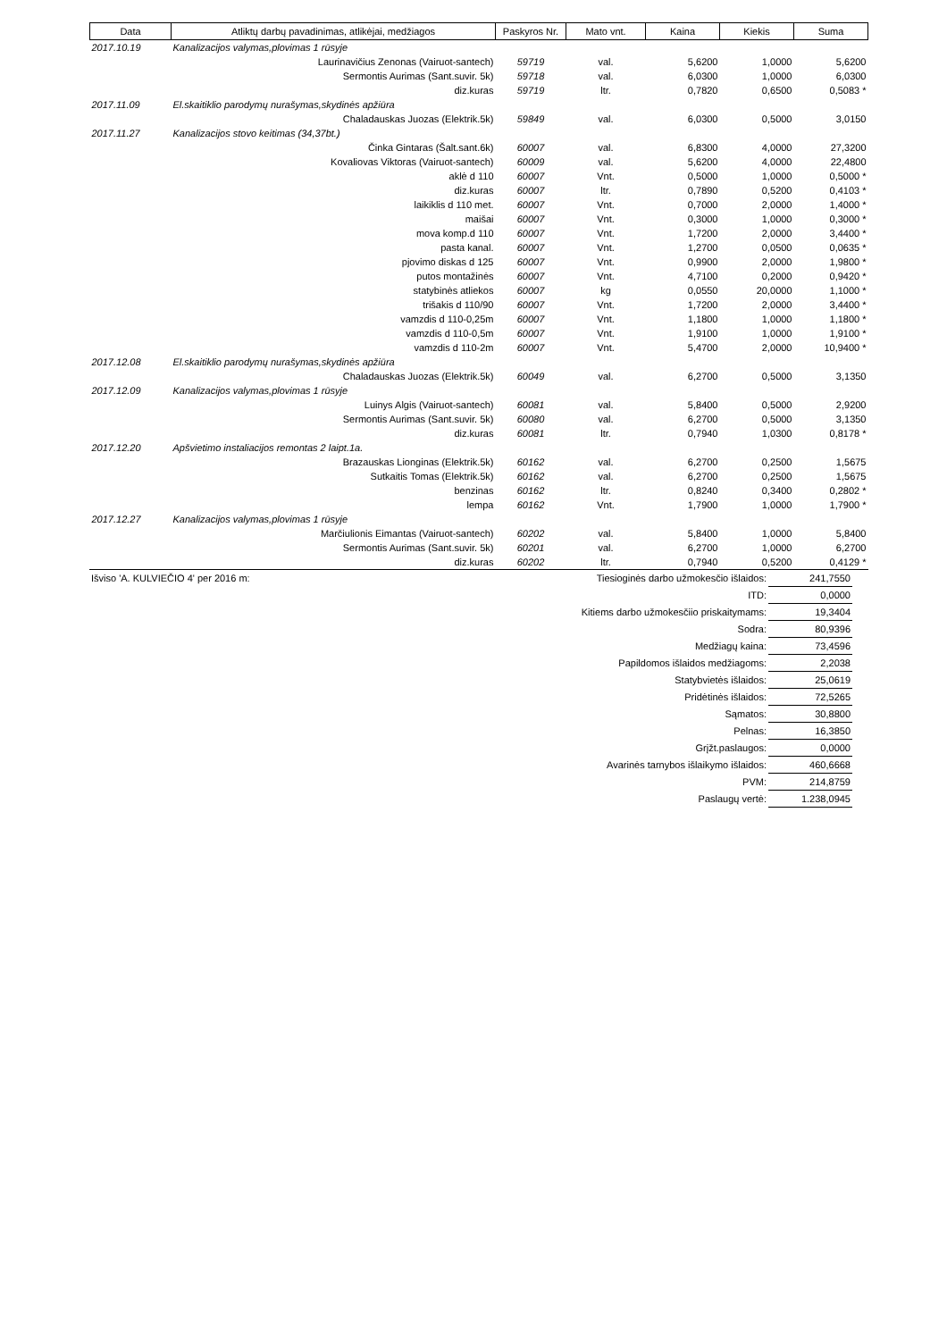| Data | Atliktų darbų pavadinimas, atlikėjai, medžiagos | Paskyros Nr. | Mato vnt. | Kaina | Kiekis | Suma |
| --- | --- | --- | --- | --- | --- | --- |
| 2017.10.19 | Kanalizacijos valymas,plovimas 1 rūsyje | | | | | |
| | Laurinavičius Zenonas (Vairuot-santech) | 59719 | val. | 5,6200 | 1,0000 | 5,6200 |
| | Sermontis Aurimas (Sant.suvir. 5k) | 59718 | val. | 6,0300 | 1,0000 | 6,0300 |
| | diz.kuras | 59719 | ltr. | 0,7820 | 0,6500 | 0,5083 * |
| 2017.11.09 | El.skaitiklio parodymų nurašymas,skydinės apžiūra | | | | | |
| | Chaladauskas Juozas (Elektrik.5k) | 59849 | val. | 6,0300 | 0,5000 | 3,0150 |
| 2017.11.27 | Kanalizacijos stovo keitimas (34,37bt.) | | | | | |
| | Činka Gintaras (Šalt.sant.6k) | 60007 | val. | 6,8300 | 4,0000 | 27,3200 |
| | Kovaliovas Viktoras (Vairuot-santech) | 60009 | val. | 5,6200 | 4,0000 | 22,4800 |
| | aklė d 110 | 60007 | Vnt. | 0,5000 | 1,0000 | 0,5000 * |
| | diz.kuras | 60007 | ltr. | 0,7890 | 0,5200 | 0,4103 * |
| | laikiklis d 110 met. | 60007 | Vnt. | 0,7000 | 2,0000 | 1,4000 * |
| | maišai | 60007 | Vnt. | 0,3000 | 1,0000 | 0,3000 * |
| | mova komp.d 110 | 60007 | Vnt. | 1,7200 | 2,0000 | 3,4400 * |
| | pasta kanal. | 60007 | Vnt. | 1,2700 | 0,0500 | 0,0635 * |
| | pjovimo diskas d 125 | 60007 | Vnt. | 0,9900 | 2,0000 | 1,9800 * |
| | putos montažinės | 60007 | Vnt. | 4,7100 | 0,2000 | 0,9420 * |
| | statybinės atliekos | 60007 | kg | 0,0550 | 20,0000 | 1,1000 * |
| | trišakis d 110/90 | 60007 | Vnt. | 1,7200 | 2,0000 | 3,4400 * |
| | vamzdis d 110-0,25m | 60007 | Vnt. | 1,1800 | 1,0000 | 1,1800 * |
| | vamzdis d 110-0,5m | 60007 | Vnt. | 1,9100 | 1,0000 | 1,9100 * |
| | vamzdis d 110-2m | 60007 | Vnt. | 5,4700 | 2,0000 | 10,9400 * |
| 2017.12.08 | El.skaitiklio parodymų nurašymas,skydinės apžiūra | | | | | |
| | Chaladauskas Juozas (Elektrik.5k) | 60049 | val. | 6,2700 | 0,5000 | 3,1350 |
| 2017.12.09 | Kanalizacijos valymas,plovimas 1 rūsyje | | | | | |
| | Luinys Algis (Vairuot-santech) | 60081 | val. | 5,8400 | 0,5000 | 2,9200 |
| | Sermontis Aurimas (Sant.suvir. 5k) | 60080 | val. | 6,2700 | 0,5000 | 3,1350 |
| | diz.kuras | 60081 | ltr. | 0,7940 | 1,0300 | 0,8178 * |
| 2017.12.20 | Apšvietimo instaliacijos remontas 2 laipt.1a. | | | | | |
| | Brazauskas Lionginas (Elektrik.5k) | 60162 | val. | 6,2700 | 0,2500 | 1,5675 |
| | Sutkaitis Tomas (Elektrik.5k) | 60162 | val. | 6,2700 | 0,2500 | 1,5675 |
| | benzinas | 60162 | ltr. | 0,8240 | 0,3400 | 0,2802 * |
| | lempa | 60162 | Vnt. | 1,7900 | 1,0000 | 1,7900 * |
| 2017.12.27 | Kanalizacijos valymas,plovimas 1 rūsyje | | | | | |
| | Marčiulionis Eimantas (Vairuot-santech) | 60202 | val. | 5,8400 | 1,0000 | 5,8400 |
| | Sermontis Aurimas (Sant.suvir. 5k) | 60201 | val. | 6,2700 | 1,0000 | 6,2700 |
| | diz.kuras | 60202 | ltr. | 0,7940 | 0,5200 | 0,4129 * |
| Išviso 'A. KULVIEČIO 4' per 2016 m: | Tiesioginės darbo užmokesčio išlaidos: | 241,7550 | |
| | ITD: | 0,0000 | |
| | Kitiems darbo užmokesčiio priskaitymams: | 19,3404 | |
| | Sodra: | 80,9396 | |
| | Medžiagų kaina: | 73,4596 | |
| | Papildomos išlaidos medžiagoms: | 2,2038 | |
| | Statybvietės išlaidos: | 25,0619 | |
| | Pridėtinės išlaidos: | 72,5265 | |
| | Sąmatos: | 30,8800 | |
| | Pelnas: | 16,3850 | |
| | Grįžt.paslaugos: | 0,0000 | |
| | Avarinės tarnybos išlaikymo išlaidos: | 460,6668 | |
| | PVM: | 214,8759 | |
| | Paslaugų vertė: | 1.238,0945 | |